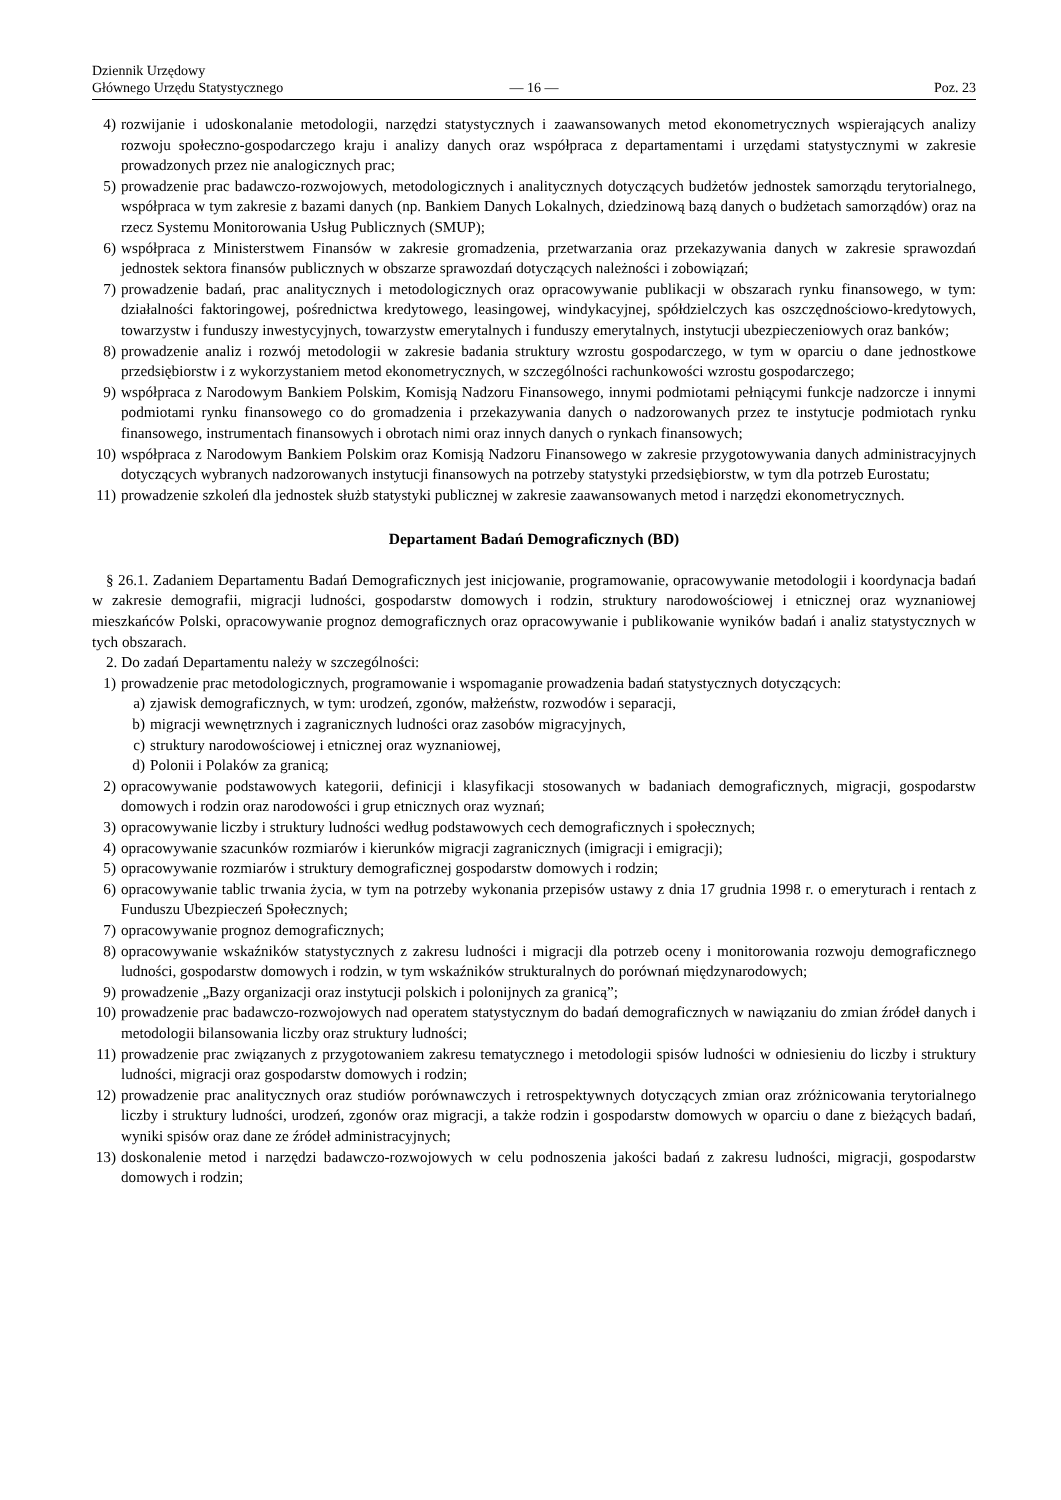Dziennik Urzędowy
Głównego Urzędu Statystycznego
— 16 —
Poz. 23
4) rozwijanie i udoskonalanie metodologii, narzędzi statystycznych i zaawansowanych metod ekonometrycznych wspierających analizy rozwoju społeczno-gospodarczego kraju i analizy danych oraz współpraca z departamentami i urzędami statystycznymi w zakresie prowadzonych przez nie analogicznych prac;
5) prowadzenie prac badawczo-rozwojowych, metodologicznych i analitycznych dotyczących budżetów jednostek samorządu terytorialnego, współpraca w tym zakresie z bazami danych (np. Bankiem Danych Lokalnych, dziedzinową bazą danych o budżetach samorządów) oraz na rzecz Systemu Monitorowania Usług Publicznych (SMUP);
6) współpraca z Ministerstwem Finansów w zakresie gromadzenia, przetwarzania oraz przekazywania danych w zakresie sprawozdań jednostek sektora finansów publicznych w obszarze sprawozdań dotyczących należności i zobowiązań;
7) prowadzenie badań, prac analitycznych i metodologicznych oraz opracowywanie publikacji w obszarach rynku finansowego, w tym: działalności faktoringowej, pośrednictwa kredytowego, leasingowej, windykacyjnej, spółdzielczych kas oszczędnościowo-kredytowych, towarzystw i funduszy inwestycyjnych, towarzystw emerytalnych i funduszy emerytalnych, instytucji ubezpieczeniowych oraz banków;
8) prowadzenie analiz i rozwój metodologii w zakresie badania struktury wzrostu gospodarczego, w tym w oparciu o dane jednostkowe przedsiębiorstw i z wykorzystaniem metod ekonometrycznych, w szczególności rachunkowości wzrostu gospodarczego;
9) współpraca z Narodowym Bankiem Polskim, Komisją Nadzoru Finansowego, innymi podmiotami pełniącymi funkcje nadzorcze i innymi podmiotami rynku finansowego co do gromadzenia i przekazywania danych o nadzorowanych przez te instytucje podmiotach rynku finansowego, instrumentach finansowych i obrotach nimi oraz innych danych o rynkach finansowych;
10) współpraca z Narodowym Bankiem Polskim oraz Komisją Nadzoru Finansowego w zakresie przygotowywania danych administracyjnych dotyczących wybranych nadzorowanych instytucji finansowych na potrzeby statystyki przedsiębiorstw, w tym dla potrzeb Eurostatu;
11) prowadzenie szkoleń dla jednostek służb statystyki publicznej w zakresie zaawansowanych metod i narzędzi ekonometrycznych.
Departament Badań Demograficznych (BD)
§ 26.1. Zadaniem Departamentu Badań Demograficznych jest inicjowanie, programowanie, opracowywanie metodologii i koordynacja badań w zakresie demografii, migracji ludności, gospodarstw domowych i rodzin, struktury narodowościowej i etnicznej oraz wyznaniowej mieszkańców Polski, opracowywanie prognoz demograficznych oraz opracowywanie i publikowanie wyników badań i analiz statystycznych w tych obszarach.
2. Do zadań Departamentu należy w szczególności:
1) prowadzenie prac metodologicznych, programowanie i wspomaganie prowadzenia badań statystycznych dotyczących:
a) zjawisk demograficznych, w tym: urodzeń, zgonów, małżeństw, rozwodów i separacji,
b) migracji wewnętrznych i zagranicznych ludności oraz zasobów migracyjnych,
c) struktury narodowościowej i etnicznej oraz wyznaniowej,
d) Polonii i Polaków za granicą;
2) opracowywanie podstawowych kategorii, definicji i klasyfikacji stosowanych w badaniach demograficznych, migracji, gospodarstw domowych i rodzin oraz narodowości i grup etnicznych oraz wyznań;
3) opracowywanie liczby i struktury ludności według podstawowych cech demograficznych i społecznych;
4) opracowywanie szacunków rozmiarów i kierunków migracji zagranicznych (imigracji i emigracji);
5) opracowywanie rozmiarów i struktury demograficznej gospodarstw domowych i rodzin;
6) opracowywanie tablic trwania życia, w tym na potrzeby wykonania przepisów ustawy z dnia 17 grudnia 1998 r. o emeryturach i rentach z Funduszu Ubezpieczeń Społecznych;
7) opracowywanie prognoz demograficznych;
8) opracowywanie wskaźników statystycznych z zakresu ludności i migracji dla potrzeb oceny i monitorowania rozwoju demograficznego ludności, gospodarstw domowych i rodzin, w tym wskaźników strukturalnych do porównań międzynarodowych;
9) prowadzenie „Bazy organizacji oraz instytucji polskich i polonijnych za granicą”;
10) prowadzenie prac badawczo-rozwojowych nad operatem statystycznym do badań demograficznych w nawiązaniu do zmian źródeł danych i metodologii bilansowania liczby oraz struktury ludności;
11) prowadzenie prac związanych z przygotowaniem zakresu tematycznego i metodologii spisów ludności w odniesieniu do liczby i struktury ludności, migracji oraz gospodarstw domowych i rodzin;
12) prowadzenie prac analitycznych oraz studiów porównawczych i retrospektywnych dotyczących zmian oraz zróżnicowania terytorialnego liczby i struktury ludności, urodzeń, zgonów oraz migracji, a także rodzin i gospodarstw domowych w oparciu o dane z bieżących badań, wyniki spisów oraz dane ze źródeł administracyjnych;
13) doskonalenie metod i narzędzi badawczo-rozwojowych w celu podnoszenia jakości badań z zakresu ludności, migracji, gospodarstw domowych i rodzin;